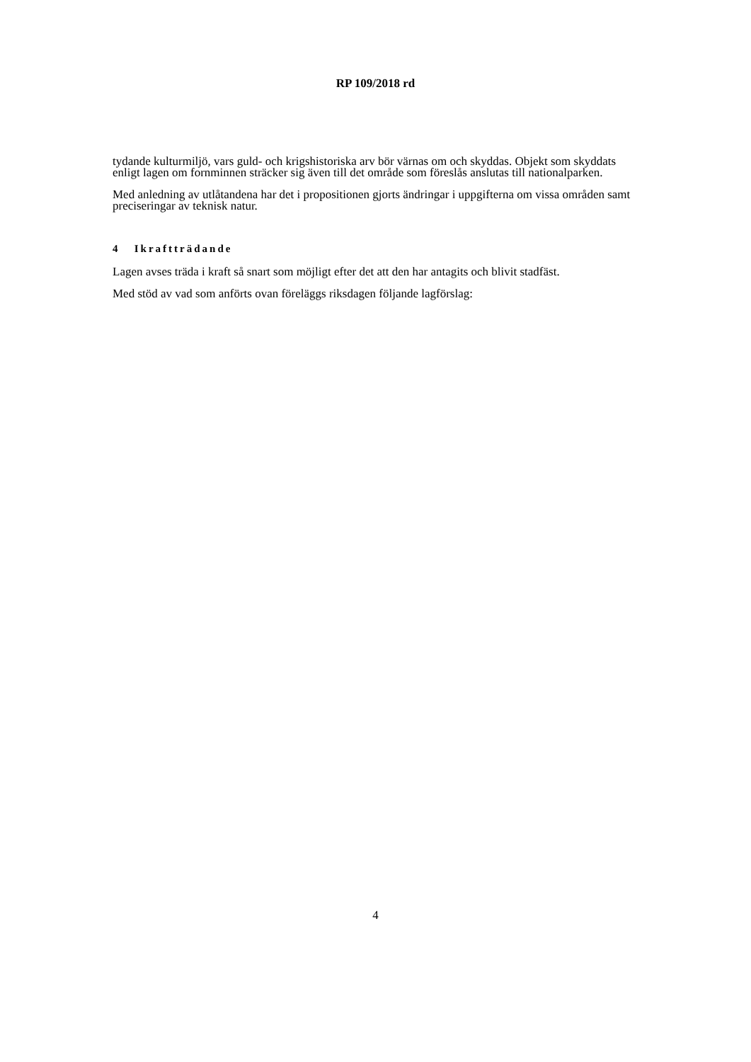RP 109/2018 rd
tydande kulturmiljö, vars guld- och krigshistoriska arv bör värnas om och skyddas. Objekt som skyddats enligt lagen om fornminnen sträcker sig även till det område som föreslås anslutas till nationalparken.
Med anledning av utlåtandena har det i propositionen gjorts ändringar i uppgifterna om vissa områden samt preciseringar av teknisk natur.
4 Ikraftträdande
Lagen avses träda i kraft så snart som möjligt efter det att den har antagits och blivit stadfäst.
Med stöd av vad som anförts ovan föreläggs riksdagen följande lagförslag:
4